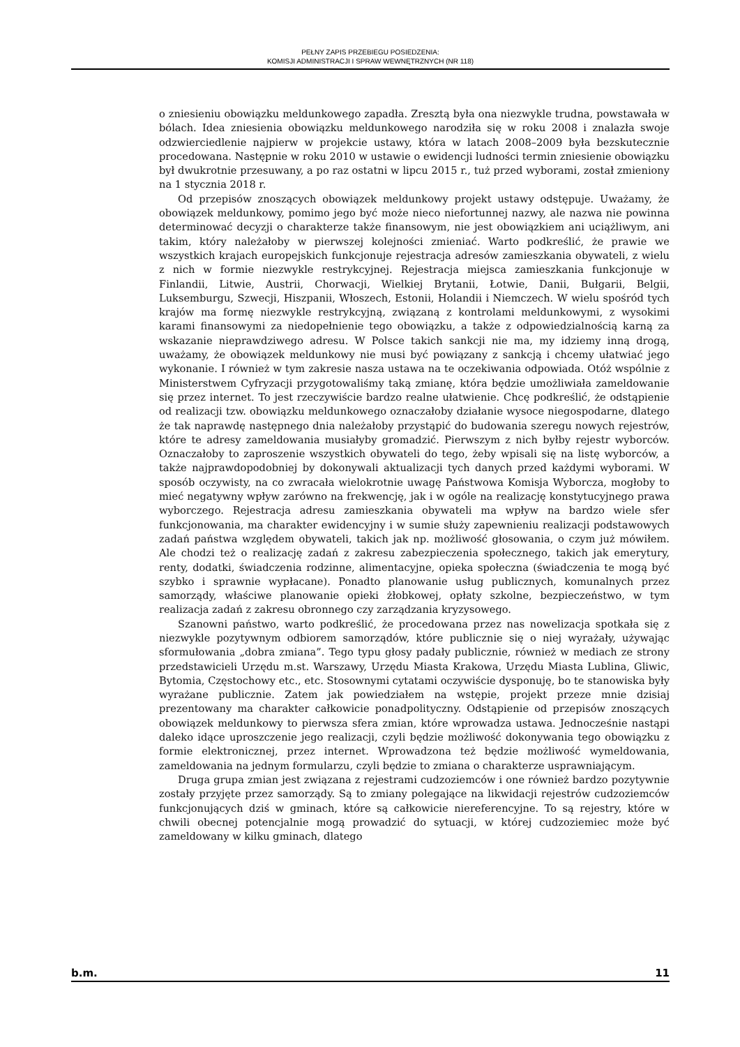PEŁNY ZAPIS PRZEBIEGU POSIEDZENIA:
KOMISJI ADMINISTRACJI I SPRAW WEWNĘTRZNYCH (NR 118)
o zniesieniu obowiązku meldunkowego zapadła. Zresztą była ona niezwykle trudna, powstawała w bólach. Idea zniesienia obowiązku meldunkowego narodziła się w roku 2008 i znalazła swoje odzwierciedlenie najpierw w projekcie ustawy, która w latach 2008–2009 była bezskutecznie procedowana. Następnie w roku 2010 w ustawie o ewidencji ludności termin zniesienie obowiązku był dwukrotnie przesuwany, a po raz ostatni w lipcu 2015 r., tuż przed wyborami, został zmieniony na 1 stycznia 2018 r.
Od przepisów znoszących obowiązek meldunkowy projekt ustawy odstępuje. Uważamy, że obowiązek meldunkowy, pomimo jego być może nieco niefortunnej nazwy, ale nazwa nie powinna determinować decyzji o charakterze także finansowym, nie jest obowiązkiem ani uciążliwym, ani takim, który należałoby w pierwszej kolejności zmieniać. Warto podkreślić, że prawie we wszystkich krajach europejskich funkcjonuje rejestracja adresów zamieszkania obywateli, z wielu z nich w formie niezwykle restrykcyjnej. Rejestracja miejsca zamieszkania funkcjonuje w Finlandii, Litwie, Austrii, Chorwacji, Wielkiej Brytanii, Łotwie, Danii, Bułgarii, Belgii, Luksemburgu, Szwecji, Hiszpanii, Włoszech, Estonii, Holandii i Niemczech. W wielu spośród tych krajów ma formę niezwykle restrykcyjną, związaną z kontrolami meldunkowymi, z wysokimi karami finansowymi za niedopełnienie tego obowiązku, a także z odpowiedzialnością karną za wskazanie nieprawdziwego adresu. W Polsce takich sankcji nie ma, my idziemy inną drogą, uważamy, że obowiązek meldunkowy nie musi być powiązany z sankcją i chcemy ułatwiać jego wykonanie. I również w tym zakresie nasza ustawa na te oczekiwania odpowiada. Otóż wspólnie z Ministerstwem Cyfryzacji przygotowaliśmy taką zmianę, która będzie umożliwiała zameldowanie się przez internet. To jest rzeczywiście bardzo realne ułatwienie. Chcę podkreślić, że odstąpienie od realizacji tzw. obowiązku meldunkowego oznaczałoby działanie wysoce niegospodarne, dlatego że tak naprawdę następnego dnia należałoby przystąpić do budowania szeregu nowych rejestrów, które te adresy zameldowania musiałyby gromadzić. Pierwszym z nich byłby rejestr wyborców. Oznaczałoby to zaproszenie wszystkich obywateli do tego, żeby wpisali się na listę wyborców, a także najprawdopodobniej by dokonywali aktualizacji tych danych przed każdymi wyborami. W sposób oczywisty, na co zwracała wielokrotnie uwagę Państwowa Komisja Wyborcza, mogłoby to mieć negatywny wpływ zarówno na frekwencję, jak i w ogóle na realizację konstytucyjnego prawa wyborczego. Rejestracja adresu zamieszkania obywateli ma wpływ na bardzo wiele sfer funkcjonowania, ma charakter ewidencyjny i w sumie służy zapewnieniu realizacji podstawowych zadań państwa względem obywateli, takich jak np. możliwość głosowania, o czym już mówiłem. Ale chodzi też o realizację zadań z zakresu zabezpieczenia społecznego, takich jak emerytury, renty, dodatki, świadczenia rodzinne, alimentacyjne, opieka społeczna (świadczenia te mogą być szybko i sprawnie wypłacane). Ponadto planowanie usług publicznych, komunalnych przez samorządy, właściwe planowanie opieki żłobkowej, opłaty szkolne, bezpieczeństwo, w tym realizacja zadań z zakresu obronnego czy zarządzania kryzysowego.
Szanowni państwo, warto podkreślić, że procedowana przez nas nowelizacja spotkała się z niezwykle pozytywnym odbiorem samorządów, które publicznie się o niej wyrażały, używając sformułowania „dobra zmiana”. Tego typu głosy padały publicznie, również w mediach ze strony przedstawicieli Urzędu m.st. Warszawy, Urzędu Miasta Krakowa, Urzędu Miasta Lublina, Gliwic, Bytomia, Częstochowy etc., etc. Stosownymi cytatami oczywiście dysponuję, bo te stanowiska były wyrażane publicznie. Zatem jak powiedziałem na wstępie, projekt przeze mnie dzisiaj prezentowany ma charakter całkowicie ponadpolityczny. Odstąpienie od przepisów znoszących obowiązek meldunkowy to pierwsza sfera zmian, które wprowadza ustawa. Jednocześnie nastąpi daleko idące uproszczenie jego realizacji, czyli będzie możliwość dokonywania tego obowiązku z formie elektronicznej, przez internet. Wprowadzona też będzie możliwość wymeldowania, zameldowania na jednym formularzu, czyli będzie to zmiana o charakterze usprawniającym.
Druga grupa zmian jest związana z rejestrami cudzoziemców i one również bardzo pozytywnie zostały przyjęte przez samorządy. Są to zmiany polegające na likwidacji rejestrów cudzoziemców funkcjonujących dziś w gminach, które są całkowicie niereferencyjne. To są rejestry, które w chwili obecnej potencjalnie mogą prowadzić do sytuacji, w której cudzoziemiec może być zameldowany w kilku gminach, dlatego
b.m. 11